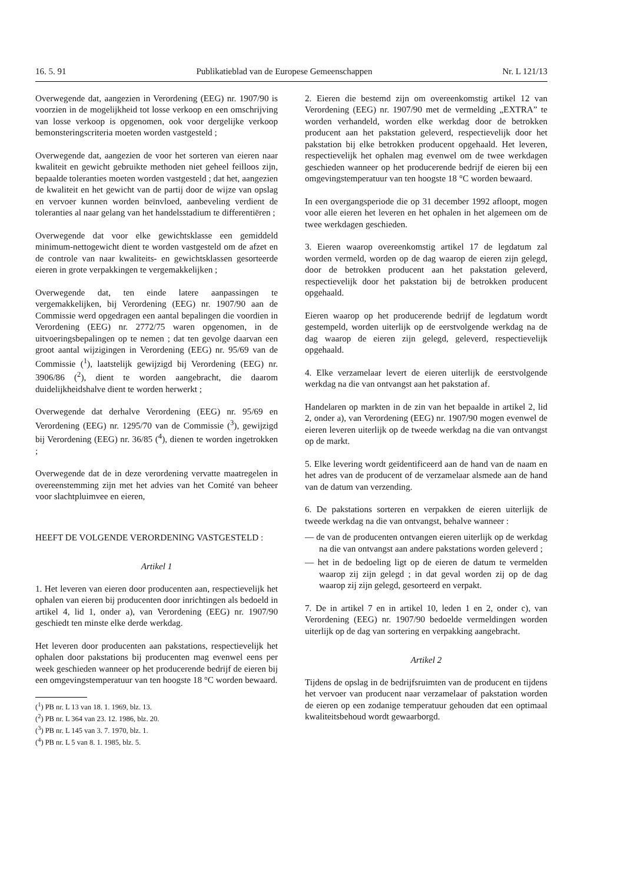16. 5. 91 Publikatieblad van de Europese Gemeenschappen Nr. L 121/13
Overwegende dat, aangezien in Verordening (EEG) nr. 1907/90 is voorzien in de mogelijkheid tot losse verkoop en een omschrijving van losse verkoop is opgenomen, ook voor dergelijke verkoop bemonsteringscriteria moeten worden vastgesteld ;
Overwegende dat, aangezien de voor het sorteren van eieren naar kwaliteit en gewicht gebruikte methoden niet geheel feilloos zijn, bepaalde toleranties moeten worden vastgesteld ; dat het, aangezien de kwaliteit en het gewicht van de partij door de wijze van opslag en vervoer kunnen worden beïnvloed, aanbeveling verdient de toleranties al naar gelang van het handelsstadium te differentiëren ;
Overwegende dat voor elke gewichtsklasse een gemiddeld minimum-nettogewicht dient te worden vastgesteld om de afzet en de controle van naar kwaliteits- en gewichtsklassen gesorteerde eieren in grote verpakkingen te vergemakkelijken ;
Overwegende dat, ten einde latere aanpassingen te vergemakkelijken, bij Verordening (EEG) nr. 1907/90 aan de Commissie werd opgedragen een aantal bepalingen die voordien in Verordening (EEG) nr. 2772/75 waren opgenomen, in de uitvoeringsbepalingen op te nemen ; dat ten gevolge daarvan een groot aantal wijzigingen in Verordening (EEG) nr. 95/69 van de Commissie (<sup>1</sup>), laatstelijk gewijzigd bij Verordening (EEG) nr. 3906/86 (<sup>2</sup>), dient te worden aangebracht, die daarom duidelijkheidshalve dient te worden herwerkt ;
Overwegende dat derhalve Verordening (EEG) nr. 95/69 en Verordening (EEG) nr. 1295/70 van de Commissie (<sup>3</sup>), gewijzigd bij Verordening (EEG) nr. 36/85 (<sup>4</sup>), dienen te worden ingetrokken ;
Overwegende dat de in deze verordening vervatte maatregelen in overeenstemming zijn met het advies van het Comité van beheer voor slachtpluimvee en eieren,
HEEFT DE VOLGENDE VERORDENING VASTGESTELD :
Artikel 1
1. Het leveren van eieren door producenten aan, respectievelijk het ophalen van eieren bij producenten door inrichtingen als bedoeld in artikel 4, lid 1, onder a), van Verordening (EEG) nr. 1907/90 geschiedt ten minste elke derde werkdag.
Het leveren door producenten aan pakstations, respectievelijk het ophalen door pakstations bij producenten mag evenwel eens per week geschieden wanneer op het producerende bedrijf de eieren bij een omgevingstemperatuur van ten hoogste 18 °C worden bewaard.
(<sup>1</sup>) PB nr. L 13 van 18. 1. 1969, blz. 13.
(<sup>2</sup>) PB nr. L 364 van 23. 12. 1986, blz. 20.
(<sup>3</sup>) PB nr. L 145 van 3. 7. 1970, blz. 1.
(<sup>4</sup>) PB nr. L 5 van 8. 1. 1985, blz. 5.
2. Eieren die bestemd zijn om overeenkomstig artikel 12 van Verordening (EEG) nr. 1907/90 met de vermelding „EXTRA” te worden verhandeld, worden elke werkdag door de betrokken producent aan het pakstation geleverd, respectievelijk door het pakstation bij elke betrokken producent opgehaald. Het leveren, respectievelijk het ophalen mag evenwel om de twee werkdagen geschieden wanneer op het producerende bedrijf de eieren bij een omgevingstemperatuur van ten hoogste 18 °C worden bewaard.
In een overgangsperiode die op 31 december 1992 afloopt, mogen voor alle eieren het leveren en het ophalen in het algemeen om de twee werkdagen geschieden.
3. Eieren waarop overeenkomstig artikel 17 de legdatum zal worden vermeld, worden op de dag waarop de eieren zijn gelegd, door de betrokken producent aan het pakstation geleverd, respectievelijk door het pakstation bij de betrokken producent opgehaald.
Eieren waarop op het producerende bedrijf de legdatum wordt gestempeld, worden uiterlijk op de eerstvolgende werkdag na de dag waarop de eieren zijn gelegd, geleverd, respectievelijk opgehaald.
4. Elke verzamelaar levert de eieren uiterlijk de eerstvolgende werkdag na die van ontvangst aan het pakstation af.
Handelaren op markten in de zin van het bepaalde in artikel 2, lid 2, onder a), van Verordening (EEG) nr. 1907/90 mogen evenwel de eieren leveren uiterlijk op de tweede werkdag na die van ontvangst op de markt.
5. Elke levering wordt geïdentificeerd aan de hand van de naam en het adres van de producent of de verzamelaar alsmede aan de hand van de datum van verzending.
6. De pakstations sorteren en verpakken de eieren uiterlijk de tweede werkdag na die van ontvangst, behalve wanneer :
— de van de producenten ontvangen eieren uiterlijk op de werkdag na die van ontvangst aan andere pakstations worden geleverd ;
— het in de bedoeling ligt op de eieren de datum te vermelden waarop zij zijn gelegd ; in dat geval worden zij op de dag waarop zij zijn gelegd, gesorteerd en verpakt.
7. De in artikel 7 en in artikel 10, leden 1 en 2, onder c), van Verordening (EEG) nr. 1907/90 bedoelde vermeldingen worden uiterlijk op de dag van sortering en verpakking aangebracht.
Artikel 2
Tijdens de opslag in de bedrijfsruimten van de producent en tijdens het vervoer van producent naar verzamelaar of pakstation worden de eieren op een zodanige temperatuur gehouden dat een optimaal kwaliteitsbehoud wordt gewaarborgd.